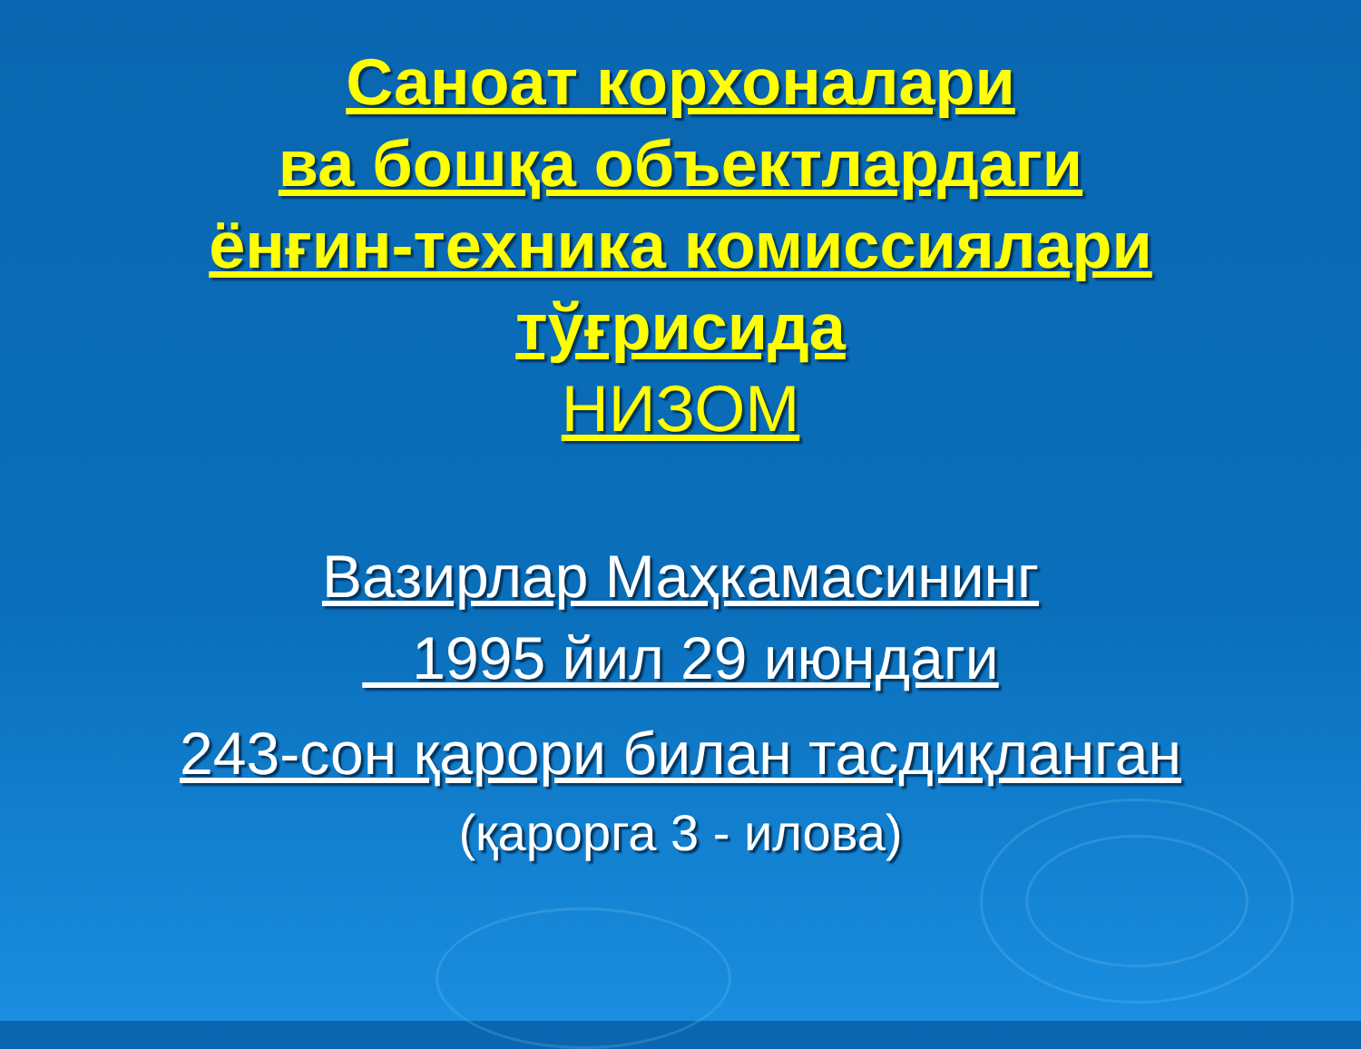Саноат корхоналари
ва бошқа объектлардаги
ёнғин-техника комиссиялари
тўғрисида
НИЗОМ
Вазирлар Маҳкамасининг
1995 йил 29 июндаги
243-сон қарори билан тасдиқланган
(қарорга 3 - илова)